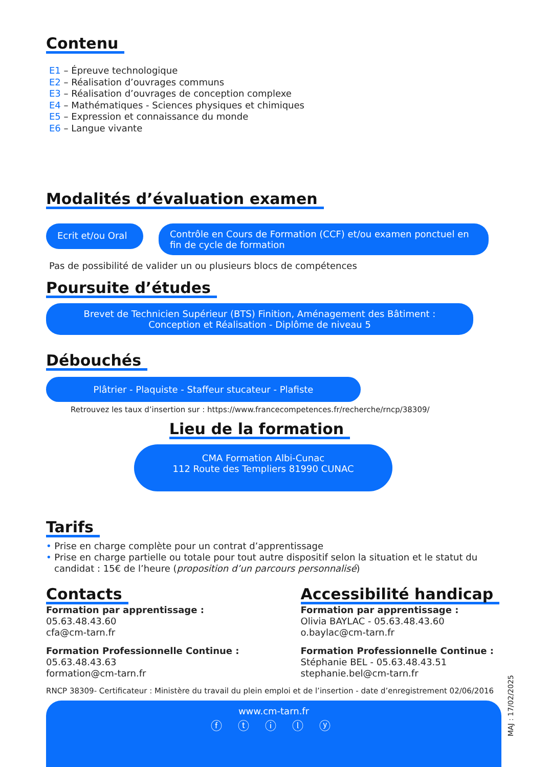Contenu
E1 – Épreuve technologique
E2 – Réalisation d’ouvrages communs
E3 – Réalisation d’ouvrages de conception complexe
E4 – Mathématiques - Sciences physiques et chimiques
E5 – Expression et connaissance du monde
E6 – Langue vivante
Modalités d’évaluation examen
Ecrit et/ou Oral
Contrôle en Cours de Formation (CCF) et/ou examen ponctuel en fin de cycle de formation
Pas de possibilité de valider un ou plusieurs blocs de compétences
Poursuite d’études
Brevet de Technicien Supérieur (BTS) Finition, Aménagement des Bâtiment :
Conception et Réalisation - Diplôme de niveau 5
Débouchés
Plâtrier - Plaquiste - Staffeur stucateur - Plafiste
Retrouvez les taux d’insertion sur : https://www.francecompetences.fr/recherche/rncp/38309/
Lieu de la formation
CMA Formation Albi-Cunac
112 Route des Templiers 81990 CUNAC
Tarifs
• Prise en charge complète pour un contrat d’apprentissage
• Prise en charge partielle ou totale pour tout autre dispositif selon la situation et le statut du candidat : 15€ de l’heure (proposition d’un parcours personnalisé)
Contacts
Formation par apprentissage :
05.63.48.43.60
cfa@cm-tarn.fr
Formation Professionnelle Continue :
05.63.48.43.63
formation@cm-tarn.fr
Accessibilité handicap
Formation par apprentissage :
Olivia BAYLAC - 05.63.48.43.60
o.baylac@cm-tarn.fr
Formation Professionnelle Continue :
Stéphanie BEL - 05.63.48.43.51
stephanie.bel@cm-tarn.fr
RNCP 38309- Certificateur : Ministère du travail du plein emploi et de l’insertion - date d’enregistrement 02/06/2016
www.cm-tarn.fr
ⓕ ⓣ ⓘ ⓛ ⓨ
MAJ : 17/02/2025